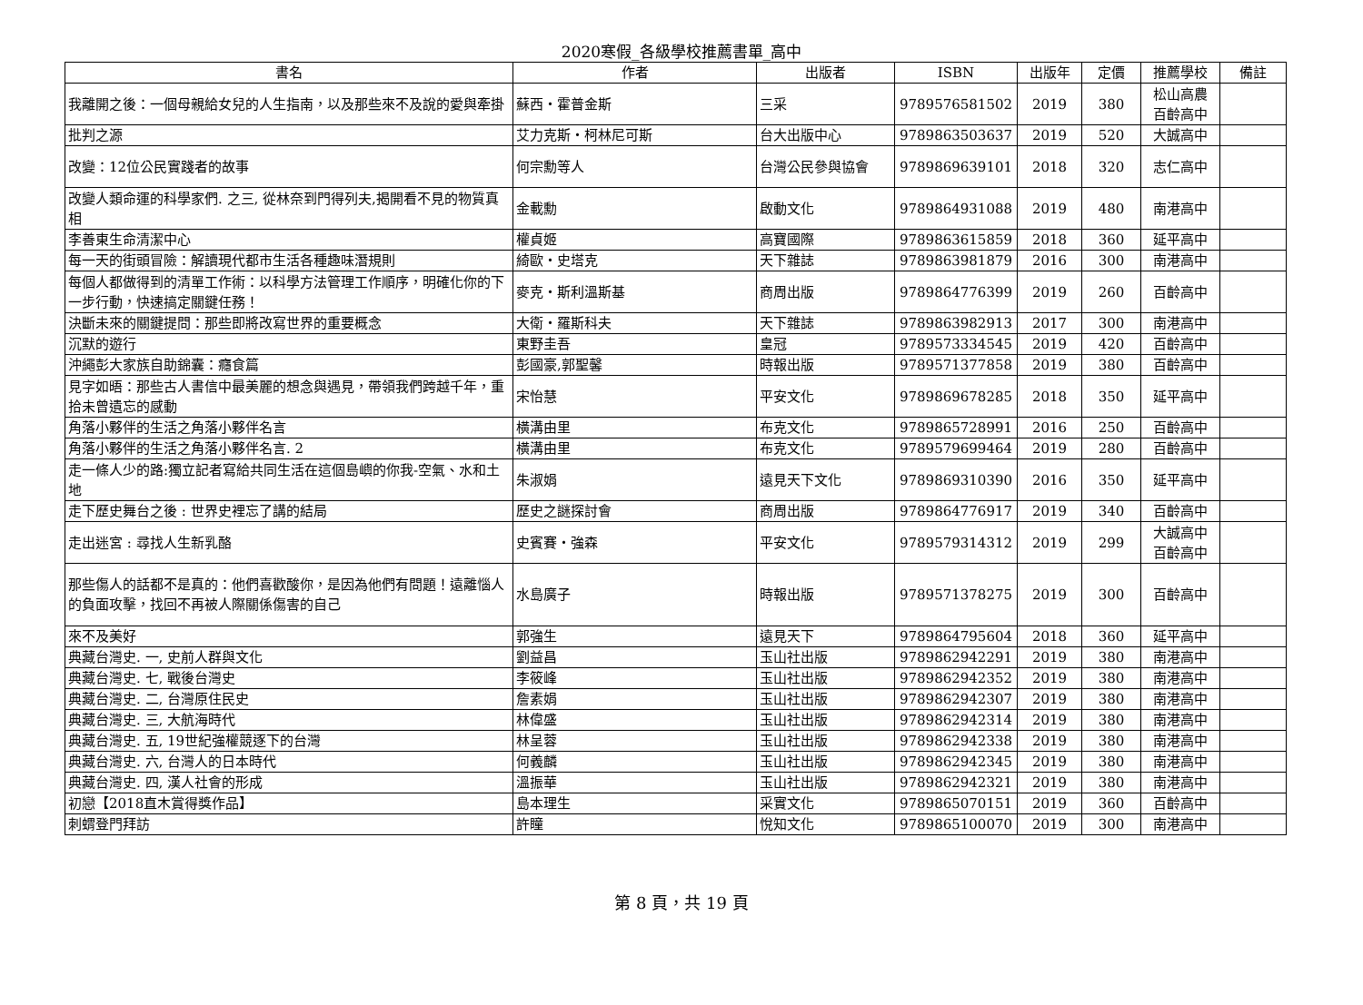2020寒假_各級學校推薦書單_高中
| 書名 | 作者 | 出版者 | ISBN | 出版年 | 定價 | 推薦學校 | 備註 |
| --- | --- | --- | --- | --- | --- | --- | --- |
| 我離開之後：一個母親給女兒的人生指南，以及那些來不及說的愛與牽掛 | 蘇西・霍普金斯 | 三采 | 9789576581502 | 2019 | 380 | 松山高農 百齡高中 | |
| 批判之源 | 艾力克斯・柯林尼可斯 | 台大出版中心 | 9789863503637 | 2019 | 520 | 大誠高中 | |
| 改變：12位公民實踐者的故事 | 何宗勳等人 | 台灣公民參與協會 | 9789869639101 | 2018 | 320 | 志仁高中 | |
| 改變人類命運的科學家們. 之三, 從林奈到門得列夫,揭開看不見的物質真相 | 金載勳 | 啟動文化 | 9789864931088 | 2019 | 480 | 南港高中 | |
| 李善東生命清潔中心 | 權貞姬 | 高寶國際 | 9789863615859 | 2018 | 360 | 延平高中 | |
| 每一天的街頭冒險：解讀現代都市生活各種趣味潛規則 | 綺歐・史塔克 | 天下雜誌 | 9789863981879 | 2016 | 300 | 南港高中 | |
| 每個人都做得到的清單工作術：以科學方法管理工作順序，明確化你的下一步行動，快速搞定關鍵任務！ | 麥克・斯利溫斯基 | 商周出版 | 9789864776399 | 2019 | 260 | 百齡高中 | |
| 決斷未來的關鍵提問：那些即將改寫世界的重要概念 | 大衛・羅斯科夫 | 天下雜誌 | 9789863982913 | 2017 | 300 | 南港高中 | |
| 沉默的遊行 | 東野圭吾 | 皇冠 | 9789573334545 | 2019 | 420 | 百齡高中 | |
| 沖繩彭大家族自助錦囊：癮食篇 | 彭國豪,郭聖馨 | 時報出版 | 9789571377858 | 2019 | 380 | 百齡高中 | |
| 見字如晤：那些古人書信中最美麗的想念與遇見，帶領我們跨越千年，重拾未曾遺忘的感動 | 宋怡慧 | 平安文化 | 9789869678285 | 2018 | 350 | 延平高中 | |
| 角落小夥伴的生活之角落小夥伴名言 | 橫溝由里 | 布克文化 | 9789865728991 | 2016 | 250 | 百齡高中 | |
| 角落小夥伴的生活之角落小夥伴名言. 2 | 橫溝由里 | 布克文化 | 9789579699464 | 2019 | 280 | 百齡高中 | |
| 走一條人少的路:獨立記者寫給共同生活在這個島嶼的你我-空氣、水和土地 | 朱淑娟 | 遠見天下文化 | 9789869310390 | 2016 | 350 | 延平高中 | |
| 走下歷史舞台之後 : 世界史裡忘了講的結局 | 歷史之謎探討會 | 商周出版 | 9789864776917 | 2019 | 340 | 百齡高中 | |
| 走出迷宮 : 尋找人生新乳酪 | 史賓賽・強森 | 平安文化 | 9789579314312 | 2019 | 299 | 大誠高中 百齡高中 | |
| 那些傷人的話都不是真的：他們喜歡酸你，是因為他們有問題！遠離惱人的負面攻擊，找回不再被人際關係傷害的自己 | 水島廣子 | 時報出版 | 9789571378275 | 2019 | 300 | 百齡高中 | |
| 來不及美好 | 郭強生 | 遠見天下 | 9789864795604 | 2018 | 360 | 延平高中 | |
| 典藏台灣史. 一, 史前人群與文化 | 劉益昌 | 玉山社出版 | 9789862942291 | 2019 | 380 | 南港高中 | |
| 典藏台灣史. 七, 戰後台灣史 | 李筱峰 | 玉山社出版 | 9789862942352 | 2019 | 380 | 南港高中 | |
| 典藏台灣史. 二, 台灣原住民史 | 詹素娟 | 玉山社出版 | 9789862942307 | 2019 | 380 | 南港高中 | |
| 典藏台灣史. 三, 大航海時代 | 林偉盛 | 玉山社出版 | 9789862942314 | 2019 | 380 | 南港高中 | |
| 典藏台灣史. 五, 19世紀強權競逐下的台灣 | 林呈蓉 | 玉山社出版 | 9789862942338 | 2019 | 380 | 南港高中 | |
| 典藏台灣史. 六, 台灣人的日本時代 | 何義麟 | 玉山社出版 | 9789862942345 | 2019 | 380 | 南港高中 | |
| 典藏台灣史. 四, 漢人社會的形成 | 溫振華 | 玉山社出版 | 9789862942321 | 2019 | 380 | 南港高中 | |
| 初戀【2018直木賞得獎作品】 | 島本理生 | 采實文化 | 9789865070151 | 2019 | 360 | 百齡高中 | |
| 刺蝟登門拜訪 | 許瞳 | 悅知文化 | 9789865100070 | 2019 | 300 | 南港高中 | |
第 8 頁，共 19 頁